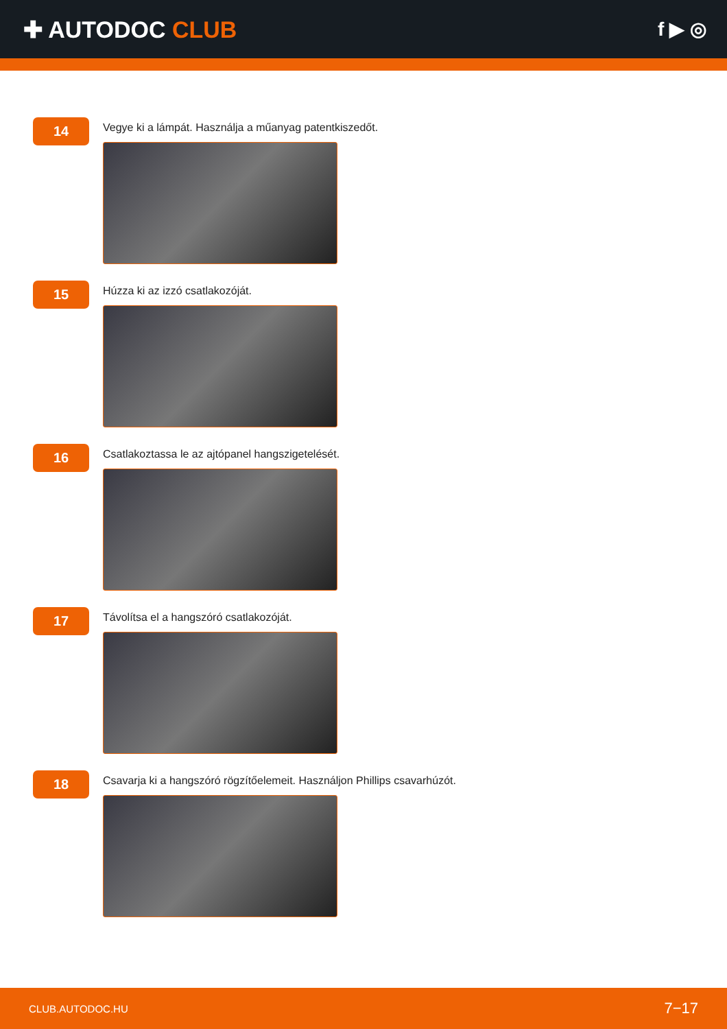✚ AUTODOC CLUB
f ▶ ◎
14
Vegye ki a lámpát. Használja a műanyag patentkiszedőt.
15
Húzza ki az izzó csatlakozóját.
16
Csatlakoztassa le az ajtópanel hangszigetelését.
17
Távolítsa el a hangszóró csatlakozóját.
18
Csavarja ki a hangszóró rögzítőelemeit. Használjon Phillips csavarhúzót.
CLUB.AUTODOC.HU 7−17